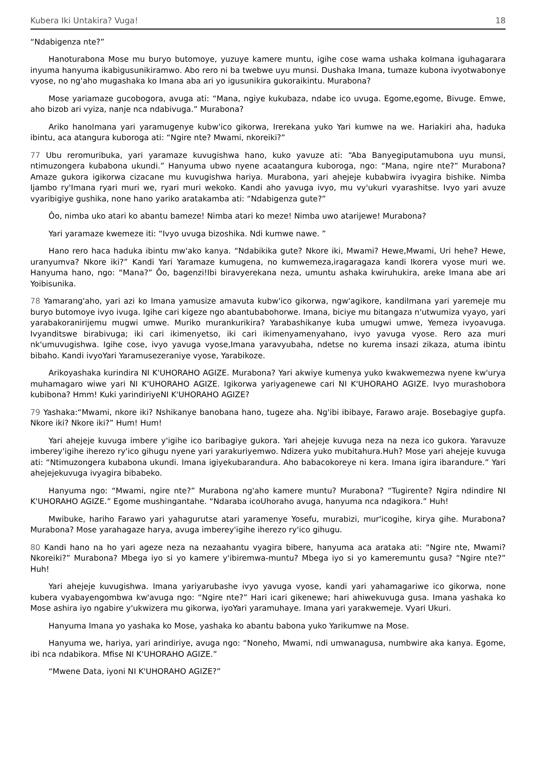Kubera Iki Untakira? Vuga! 18
“Ndabigenza nte?”
Hanoturabona Mose mu buryo butomoye, yuzuye kamere muntu, igihe cose wama ushaka koImana iguhagarara inyuma hanyuma ikabigusunikiramwo. Abo rero ni ba twebwe uyu munsi. Dushaka Imana, tumaze kubona ivyotwabonye vyose, no ng'aho mugashaka ko Imana aba ari yo igusunikira gukoraikintu. Murabona?
Mose yariamaze gucobogora, avuga ati: “Mana, ngiye kukubaza, ndabe ico uvuga. Egome,egome, Bivuge. Emwe, aho bizob ari vyiza, nanje nca ndabivuga.” Murabona?
Ariko hanoImana yari yaramugenye kubw'ico gikorwa, Irerekana yuko Yari kumwe na we. Hariakiri aha, haduka ibintu, aca atangura kuboroga ati: “Ngire nte? Mwami, nkoreiki?”
77 Ubu reromuribuka, yari yaramaze kuvugishwa hano, kuko yavuze ati: “Aba Banyegiputamubona uyu munsi, ntimuzongera kubabona ukundi.” Hanyuma ubwo nyene acaatangura kuboroga, ngo: “Mana, ngire nte?” Murabona? Amaze gukora igikorwa cizacane mu kuvugishwa hariya. Murabona, yari ahejeje kubabwira ivyagira bishike. Nimba Ijambo ry'Imana ryari muri we, ryari muri wekoko. Kandi aho yavuga ivyo, mu vy'ukuri vyarashitse. Ivyo yari avuze vyaribigiye gushika, none hano yariko aratakamba ati: “Ndabigenza gute?”
Ôo, nimba uko atari ko abantu bameze! Nimba atari ko meze! Nimba uwo atarijewe! Murabona?
Yari yaramaze kwemeze iti: “Ivyo uvuga bizoshika. Ndi kumwe nawe. ”
Hano rero haca haduka ibintu mw'ako kanya. “Ndabikika gute? Nkore iki, Mwami? Hewe,Mwami, Uri hehe? Hewe, uranyumva? Nkore iki?” Kandi Yari Yaramaze kumugena, no kumwemeza,iragaragaza kandi Ikorera vyose muri we. Hanyuma hano, ngo: “Mana?” Ôo, bagenzi!Ibi biravyerekana neza, umuntu ashaka kwiruhukira, areke Imana abe ari Yoibisunika.
78 Yamarang'aho, yari azi ko Imana yamusize amavuta kubw'ico gikorwa, ngw'agikore, kandiImana yari yaremeje mu buryo butomoye ivyo ivuga. Igihe cari kigeze ngo abantubabohorwe. Imana, biciye mu bitangaza n'utwumiza vyayo, yari yarabakoranirijemu mugwi umwe. Muriko murankurikira? Yarabashikanye kuba umugwi umwe, Yemeza ivyoavuga. Ivyanditswe birabivuga; iki cari ikimenyetso, iki cari ikimenyamenyahano, ivyo yavuga vyose. Rero aza muri nk'umuvugishwa. Igihe cose, ivyo yavuga vyose,Imana yaravyubaha, ndetse no kurema insazi zikaza, atuma ibintu bibaho. Kandi ivyoYari Yaramusezeraniye vyose, Yarabikoze.
Arikoyashaka kurindira NI K'UHORAHO AGIZE. Murabona? Yari akwiye kumenya yuko kwakwemezwa nyene kw'urya muhamagaro wiwe yari NI K'UHORAHO AGIZE. Igikorwa yariyagenewe cari NI K'UHORAHO AGIZE. Ivyo murashobora kubibona? Hmm! Kuki yarindiriyeNI K'UHORAHO AGIZE?
79 Yashaka:“Mwami, nkore iki? Nshikanye banobana hano, tugeze aha. Ng'ibi ibibaye, Farawo araje. Bosebagiye gupfa. Nkore iki? Nkore iki?” Hum! Hum!
Yari ahejeje kuvuga imbere y'igihe ico baribagiye gukora. Yari ahejeje kuvuga neza na neza ico gukora. Yaravuze imberey'igihe iherezo ry'ico gihugu nyene yari yarakuriyemwo. Ndizera yuko mubitahura.Huh? Mose yari ahejeje kuvuga ati: “Ntimuzongera kubabona ukundi. Imana igiyekubarandura. Aho babacokoreye ni kera. Imana igira ibarandure.” Yari ahejejekuvuga ivyagira bibabeko.
Hanyuma ngo: “Mwami, ngire nte?” Murabona ng'aho kamere muntu? Murabona? “Tugirente? Ngira ndindire NI K'UHORAHO AGIZE.” Egome mushingantahe. “Ndaraba icoUhoraho avuga, hanyuma nca ndagikora.” Huh!
Mwibuke, hariho Farawo yari yahagurutse atari yaramenye Yosefu, murabizi, mur'icogihe, kirya gihe. Murabona? Murabona? Mose yarahagaze harya, avuga imberey'igihe iherezo ry'ico gihugu.
80 Kandi hano na ho yari ageze neza na nezaahantu vyagira bibere, hanyuma aca arataka ati: “Ngire nte, Mwami? Nkoreiki?” Murabona? Mbega iyo si yo kamere y'ibiremwa-muntu? Mbega iyo si yo kameremuntu gusa? “Ngire nte?” Huh!
Yari ahejeje kuvugishwa. Imana yariyarubashe ivyo yavuga vyose, kandi yari yahamagariwe ico gikorwa, none kubera vyabayengombwa kw'avuga ngo: “Ngire nte?” Hari icari gikenewe; hari ahiwekuvuga gusa. Imana yashaka ko Mose ashira iyo ngabire y'ukwizera mu gikorwa, iyoYari yaramuhaye. Imana yari yarakwemeje. Vyari Ukuri.
Hanyuma Imana yo yashaka ko Mose, yashaka ko abantu babona yuko Yarikumwe na Mose.
Hanyuma we, hariya, yari arindiriye, avuga ngo: “Noneho, Mwami, ndi umwanagusa, numbwire aka kanya. Egome, ibi nca ndabikora. Mfise NI K'UHORAHO AGIZE.”
“Mwene Data, iyoni NI K'UHORAHO AGIZE?”